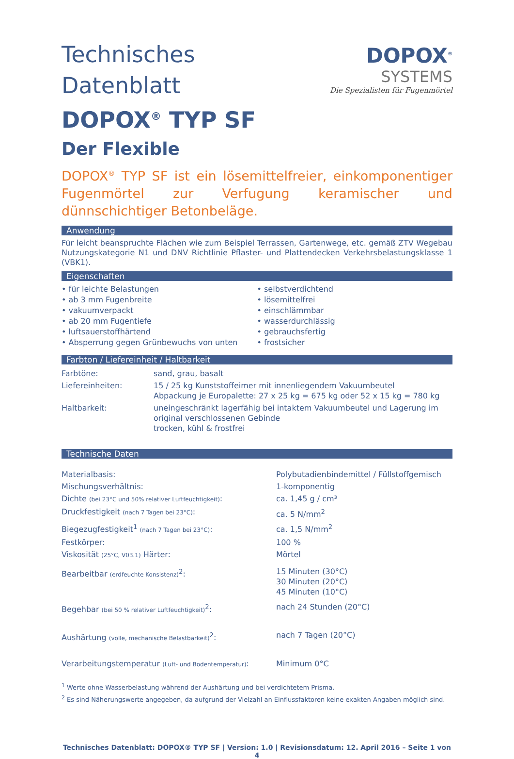Technisches Datenblatt
DOPOX<sup>®</sup> TYP SF
Der Flexible
DOPOX<sup>®</sup>
SYSTEMS
Die Spezialisten für Fugenmörtel
DOPOX<sup>®</sup> TYP SF ist ein lösemittelfreier, einkomponentiger Fugenmörtel zur Verfugung keramischer und dünnschichtiger Betonbeläge.
Anwendung
Für leicht beanspruchte Flächen wie zum Beispiel Terrassen, Gartenwege, etc. gemäß ZTV Wegebau Nutzungskategorie N1 und DNV Richtlinie Pflaster- und Plattendecken Verkehrsbelastungsklasse 1 (VBK1).
Eigenschaften
• für leichte Belastungen
• ab 3 mm Fugenbreite
• vakuumverpackt
• ab 20 mm Fugentiefe
• luftsauerstoffhärtend
• Absperrung gegen Grünbewuchs von unten
• selbstverdichtend
• lösemittelfrei
• einschlämmbar
• wasserdurchlässig
• gebrauchsfertig
• frostsicher
Farbton / Liefereinheit / Haltbarkeit
| Farbtöne: | sand, grau, basalt |
| Liefereinheiten: | 15 / 25 kg Kunststoffeimer mit innenliegendem Vakuumbeutel Abpackung je Europalette: 27 x 25 kg = 675 kg oder 52 x 15 kg = 780 kg |
| Haltbarkeit: | uneingeschränkt lagerfähig bei intaktem Vakuumbeutel und Lagerung im original verschlossenen Gebinde trocken, kühl & frostfrei |
Technische Daten
| Materialbasis: | Polybutadienbindemittel / Füllstoffgemisch |
| Mischungsverhältnis: | 1-komponentig |
| Dichte (bei 23°C und 50% relativer Luftfeuchtigkeit) : | ca. 1,45 g / cm³ |
| Druckfestigkeit (nach 7 Tagen bei 23°C) : | ca. 5 N/mm<sup>2</sup> |
| Biegezugfestigkeit<sup>1</sup> (nach 7 Tagen bei 23°C) : | ca. 1,5 N/mm<sup>2</sup> |
| Festkörper: | 100 % |
| Viskosität (25°C, V03.1) Härter: | Mörtel |
| Bearbeitbar (erdfeuchte Konsistenz)<sup>2</sup>: | 15 Minuten (30°C) 30 Minuten (20°C) 45 Minuten (10°C) |
| Begehbar (bei 50 % relativer Luftfeuchtigkeit)<sup>2</sup>: | nach 24 Stunden (20°C) |
| Aushärtung (volle, mechanische Belastbarkeit)<sup>2</sup>: | nach 7 Tagen (20°C) |
| Verarbeitungstemperatur (Luft- und Bodentemperatur) : | Minimum 0°C |
<sup>1</sup> Werte ohne Wasserbelastung während der Aushärtung und bei verdichtetem Prisma.
<sup>2</sup> Es sind Näherungswerte angegeben, da aufgrund der Vielzahl an Einflussfaktoren keine exakten Angaben möglich sind.
Technisches Datenblatt: DOPOX® TYP SF | Version: 1.0 | Revisionsdatum: 12. April 2016 – Seite 1 von 4